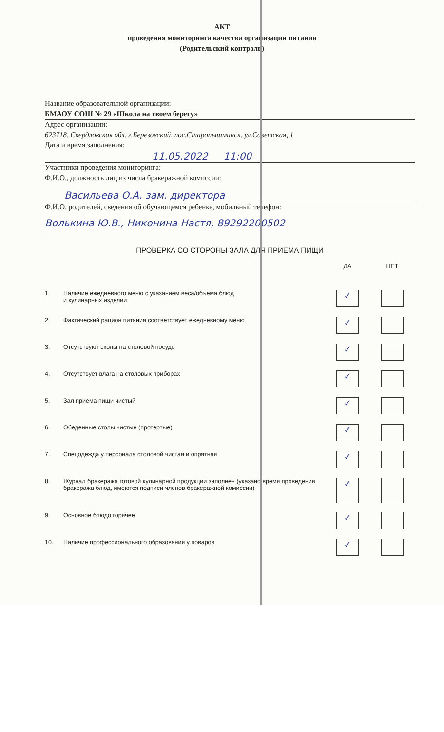АКТ
проведения мониторинга качества организации питания
(Родительский контроль)
Название образовательной организации:
БМАОУ СОШ № 29 «Школа на твоем берегу»
Адрес организации:
623718, Свердловская обл. г.Березовский, пос.Старопышминск, ул.Советская, 1
Дата и время заполнения:
11.05.2022 11:00
Участники проведения мониторинга:
Ф.И.О., должность лиц из числа бракеражной комиссии:
Васильева О.А. зам. директора
Ф.И.О. родителей, сведения об обучающемся ребенке, мобильный телефон:
Волькина Ю.В., Никонина Настя, 89292200502
ПРОВЕРКА СО СТОРОНЫ ЗАЛА ДЛЯ ПРИЕМА ПИЩИ
| | | ДА | НЕТ |
| 1. | Наличие ежедневного меню с указанием веса/объема блюд и кулинарных изделии | ✓ | |
| 2. | Фактический рацион питания соответствует ежедневному меню | ✓ | |
| 3. | Отсутствуют сколы на столовой посуде | ✓ | |
| 4. | Отсутствует влага на столовых приборах | ✓ | |
| 5. | Зал приема пищи чистый | ✓ | |
| 6. | Обеденные столы чистые (протертые) | ✓ | |
| 7. | Спецодежда у персонала столовой чистая и опрятная | ✓ | |
| 8. | Журнал бракеража готовой кулинарной продукции заполнен (указано время проведения бракеража блюд, имеются подписи членов бракеражной комиссии) | ✓ | |
| 9. | Основное блюдо горячее | ✓ | |
| 10. | Наличие профессионального образования у поваров | ✓ | |